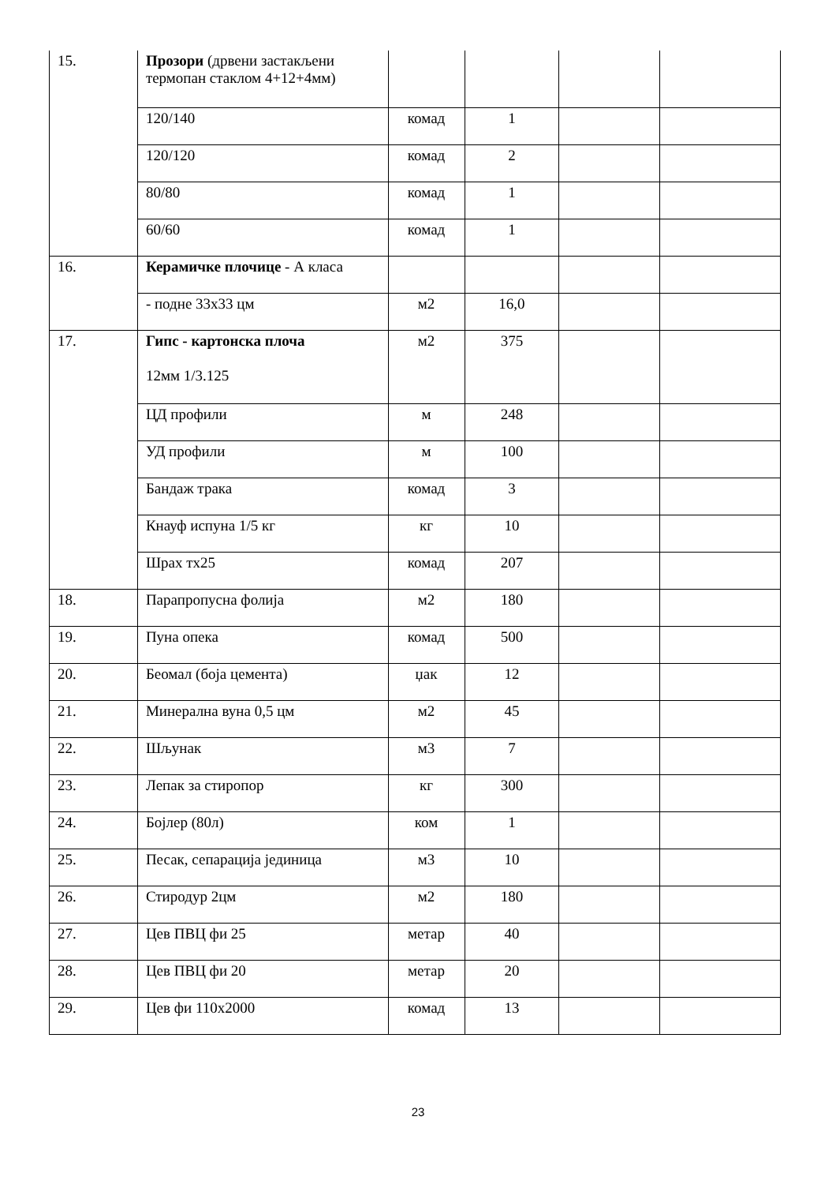| 15. | Прозори (дрвени застакљени термопан стаклом 4+12+4мм) | | | | |
| | 120/140 | комад | 1 | | |
| | 120/120 | комад | 2 | | |
| | 80/80 | комад | 1 | | |
| | 60/60 | комад | 1 | | |
| 16. | Керамичке плочице - А класа | | | | |
| | - подне 33x33 цм | м2 | 16,0 | | |
| 17. | Гипс - картонска плоча 12мм 1/3.125 | м2 | 375 | | |
| | ЦД профили | м | 248 | | |
| | УД профили | м | 100 | | |
| | Бандаж трака | комад | 3 | | |
| | Кнауф испуна 1/5 кг | кг | 10 | | |
| | Шрах тх25 | комад | 207 | | |
| 18. | Парапропусна фолија | м2 | 180 | | |
| 19. | Пуна опека | комад | 500 | | |
| 20. | Беомал (боја цемента) | џак | 12 | | |
| 21. | Минерална вуна 0,5 цм | м2 | 45 | | |
| 22. | Шљунак | м3 | 7 | | |
| 23. | Лепак за стиропор | кг | 300 | | |
| 24. | Бојлер (80л) | ком | 1 | | |
| 25. | Песак, сепарација јединица | м3 | 10 | | |
| 26. | Стиродур 2цм | м2 | 180 | | |
| 27. | Цев ПВЦ фи 25 | метар | 40 | | |
| 28. | Цев ПВЦ фи 20 | метар | 20 | | |
| 29. | Цев фи 110x2000 | комад | 13 | | |
23